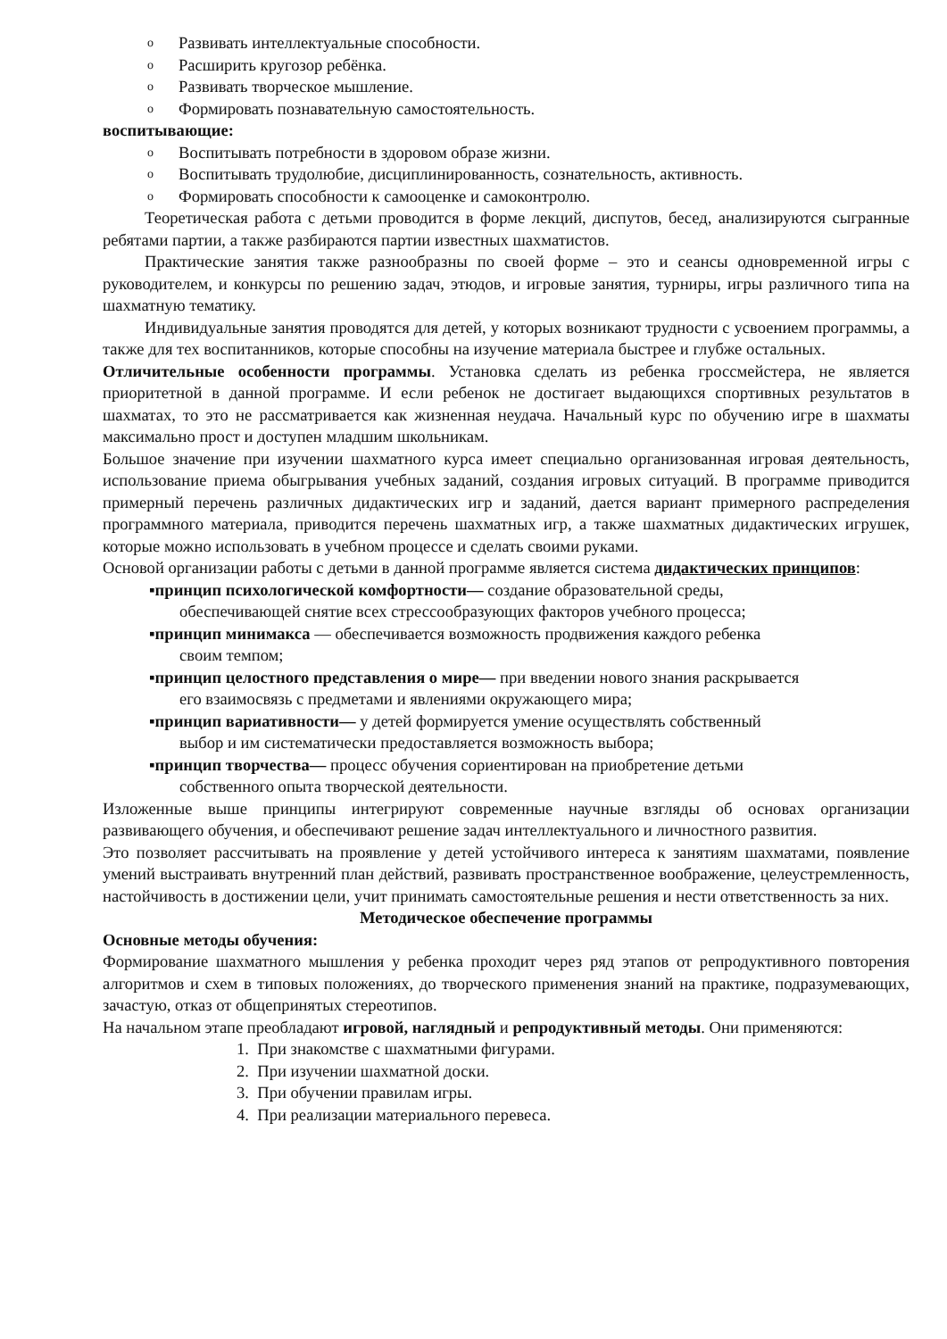o Развивать интеллектуальные способности.
o Расширить кругозор ребёнка.
o Развивать творческое мышление.
o Формировать познавательную самостоятельность.
воспитывающие:
o Воспитывать потребности в здоровом образе жизни.
o Воспитывать трудолюбие, дисциплинированность, сознательность, активность.
o Формировать способности к самооценке и самоконтролю.
Теоретическая работа с детьми проводится в форме лекций, диспутов, бесед, анализируются сыгранные ребятами партии, а также разбираются партии известных шахматистов.
Практические занятия также разнообразны по своей форме – это и сеансы одновременной игры с руководителем, и конкурсы по решению задач, этюдов, и игровые занятия, турниры, игры различного типа на шахматную тематику.
Индивидуальные занятия проводятся для детей, у которых возникают трудности с усвоением программы, а также для тех воспитанников, которые способны на изучение материала быстрее и глубже остальных.
Отличительные особенности программы. Установка сделать из ребенка гроссмейстера, не является приоритетной в данной программе. И если ребенок не достигает выдающихся спортивных результатов в шахматах, то это не рассматривается как жизненная неудача. Начальный курс по обучению игре в шахматы максимально прост и доступен младшим школьникам.
Большое значение при изучении шахматного курса имеет специально организованная игровая деятельность, использование приема обыгрывания учебных заданий, создания игровых ситуаций. В программе приводится примерный перечень различных дидактических игр и заданий, дается вариант примерного распределения программного материала, приводится перечень шахматных игр, а также шахматных дидактических игрушек, которые можно использовать в учебном процессе и сделать своими руками.
Основой организации работы с детьми в данной программе является система дидактических принципов:
▪принцип психологической комфортности— создание образовательной среды,
обеспечивающей снятие всех стрессообразующих факторов учебного процесса;
▪принцип минимакса — обеспечивается возможность продвижения каждого ребенка
своим темпом;
▪принцип целостного представления о мире— при введении нового знания раскрывается
его взаимосвязь с предметами и явлениями окружающего мира;
▪принцип вариативности— у детей формируется умение осуществлять собственный
выбор и им систематически предоставляется возможность выбора;
▪принцип творчества— процесс обучения сориентирован на приобретение детьми
собственного опыта творческой деятельности.
Изложенные выше принципы интегрируют современные научные взгляды об основах организации развивающего обучения, и обеспечивают решение задач интеллектуального и личностного развития.
Это позволяет рассчитывать на проявление у детей устойчивого интереса к занятиям шахматами, появление умений выстраивать внутренний план действий, развивать пространственное воображение, целеустремленность, настойчивость в достижении цели, учит принимать самостоятельные решения и нести ответственность за них.
Методическое обеспечение программы
Основные методы обучения:
Формирование шахматного мышления у ребенка проходит через ряд этапов от репродуктивного повторения алгоритмов и схем в типовых положениях, до творческого применения знаний на практике, подразумевающих, зачастую, отказ от общепринятых стереотипов.
На начальном этапе преобладают игровой, наглядный и репродуктивный методы. Они применяются:
1. При знакомстве с шахматными фигурами.
2. При изучении шахматной доски.
3. При обучении правилам игры.
4. При реализации материального перевеса.